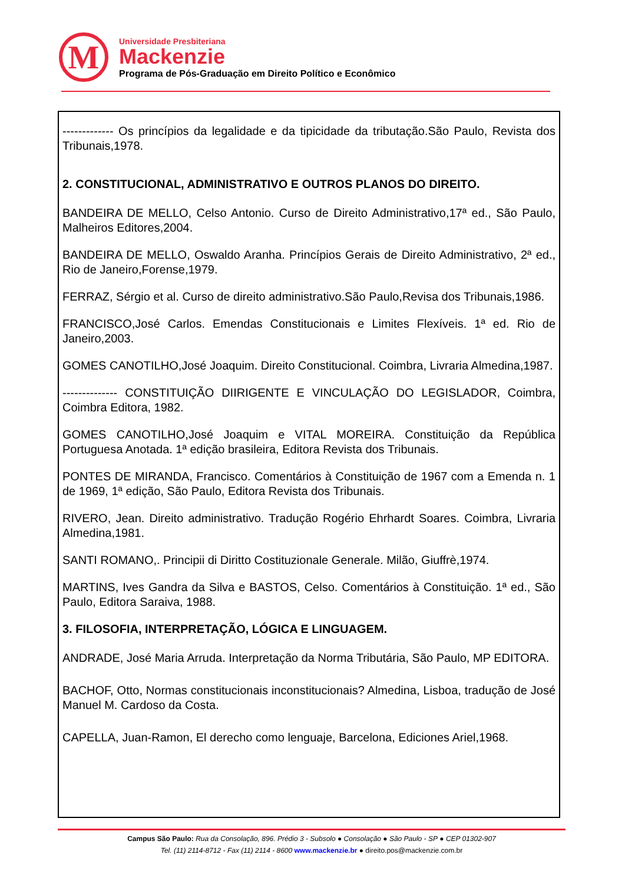M
Universidade Presbiteriana
Mackenzie
Programa de Pós-Graduação em Direito Político e Econômico
------------- Os princípios da legalidade e da tipicidade da tributação.São Paulo, Revista dos Tribunais,1978.
2. CONSTITUCIONAL, ADMINISTRATIVO E OUTROS PLANOS DO DIREITO.
BANDEIRA DE MELLO, Celso Antonio. Curso de Direito Administrativo,17ª ed., São Paulo, Malheiros Editores,2004.
BANDEIRA DE MELLO, Oswaldo Aranha. Princípios Gerais de Direito Administrativo, 2ª ed., Rio de Janeiro,Forense,1979.
FERRAZ, Sérgio et al. Curso de direito administrativo.São Paulo,Revisa dos Tribunais,1986.
FRANCISCO,José Carlos. Emendas Constitucionais e Limites Flexíveis. 1ª ed. Rio de Janeiro,2003.
GOMES CANOTILHO,José Joaquim. Direito Constitucional. Coimbra, Livraria Almedina,1987.
-------------- CONSTITUIÇÃO DIIRIGENTE E VINCULAÇÃO DO LEGISLADOR, Coimbra, Coimbra Editora, 1982.
GOMES CANOTILHO,José Joaquim e VITAL MOREIRA. Constituição da República Portuguesa Anotada. 1ª edição brasileira, Editora Revista dos Tribunais.
PONTES DE MIRANDA, Francisco. Comentários à Constituição de 1967 com a Emenda n. 1 de 1969, 1ª edição, São Paulo, Editora Revista dos Tribunais.
RIVERO, Jean. Direito administrativo. Tradução Rogério Ehrhardt Soares. Coimbra, Livraria Almedina,1981.
SANTI ROMANO,. Principii di Diritto Costituzionale Generale. Milão, Giuffrè,1974.
MARTINS, Ives Gandra da Silva e BASTOS, Celso. Comentários à Constituição. 1ª ed., São Paulo, Editora Saraiva, 1988.
3. FILOSOFIA, INTERPRETAÇÃO, LÓGICA E LINGUAGEM.
ANDRADE, José Maria Arruda. Interpretação da Norma Tributária, São Paulo, MP EDITORA.
BACHOF, Otto, Normas constitucionais inconstitucionais? Almedina, Lisboa, tradução de José Manuel M. Cardoso da Costa.
CAPELLA, Juan-Ramon, El derecho como lenguaje, Barcelona, Ediciones Ariel,1968.
Campus São Paulo: Rua da Consolação, 896. Prédio 3 - Subsolo ● Consolação ● São Paulo - SP ● CEP 01302-907
Tel. (11) 2114-8712 - Fax (11) 2114 - 8600 www.mackenzie.br ● direito.pos@mackenzie.com.br